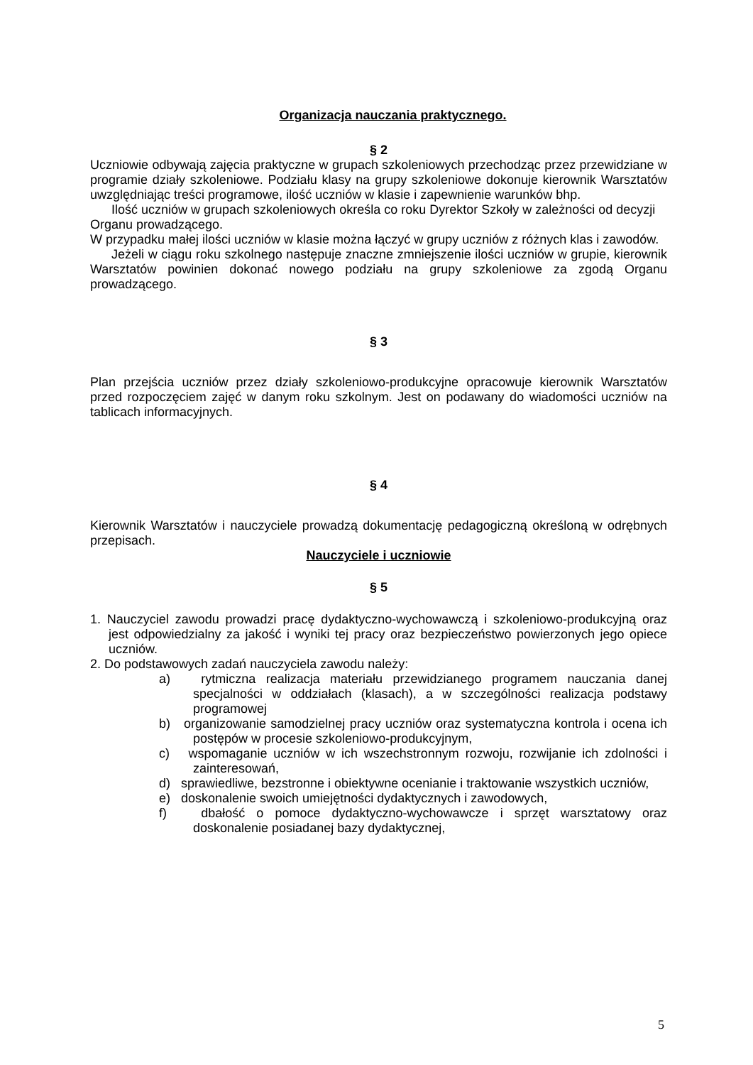Organizacja nauczania praktycznego.
§ 2
Uczniowie odbywają zajęcia praktyczne w grupach szkoleniowych przechodząc przez przewidziane w programie działy szkoleniowe. Podziału klasy na grupy szkoleniowe dokonuje kierownik Warsztatów uwzględniając treści programowe, ilość uczniów w klasie i zapewnienie warunków bhp.
Ilość uczniów w grupach szkoleniowych określa co roku Dyrektor Szkoły w zależności od decyzji Organu prowadzącego.
W przypadku małej ilości uczniów w klasie można łączyć w grupy uczniów z różnych klas i zawodów.
Jeżeli w ciągu roku szkolnego następuje znaczne zmniejszenie ilości uczniów w grupie, kierownik Warsztatów powinien dokonać nowego podziału na grupy szkoleniowe za zgodą Organu prowadzącego.
§ 3
Plan przejścia uczniów przez działy szkoleniowo-produkcyjne opracowuje kierownik Warsztatów przed rozpoczęciem zajęć w danym roku szkolnym. Jest on podawany do wiadomości uczniów na tablicach informacyjnych.
§ 4
Kierownik Warsztatów i nauczyciele prowadzą dokumentację pedagogiczną określoną w odrębnych przepisach.
Nauczyciele i uczniowie
§ 5
1. Nauczyciel zawodu prowadzi pracę dydaktyczno-wychowawczą i szkoleniowo-produkcyjną oraz jest odpowiedzialny za jakość i wyniki tej pracy oraz bezpieczeństwo powierzonych jego opiece uczniów.
2. Do podstawowych zadań nauczyciela zawodu należy:
a) rytmiczna realizacja materiału przewidzianego programem nauczania danej specjalności w oddziałach (klasach), a w szczególności realizacja podstawy programowej
b) organizowanie samodzielnej pracy uczniów oraz systematyczna kontrola i ocena ich postępów w procesie szkoleniowo-produkcyjnym,
c) wspomaganie uczniów w ich wszechstronnym rozwoju, rozwijanie ich zdolności i zainteresowań,
d) sprawiedliwe, bezstronne i obiektywne ocenianie i traktowanie wszystkich uczniów,
e) doskonalenie swoich umiejętności dydaktycznych i zawodowych,
f) dbałość o pomoce dydaktyczno-wychowawcze i sprzęt warsztatowy oraz doskonalenie posiadanej bazy dydaktycznej,
5